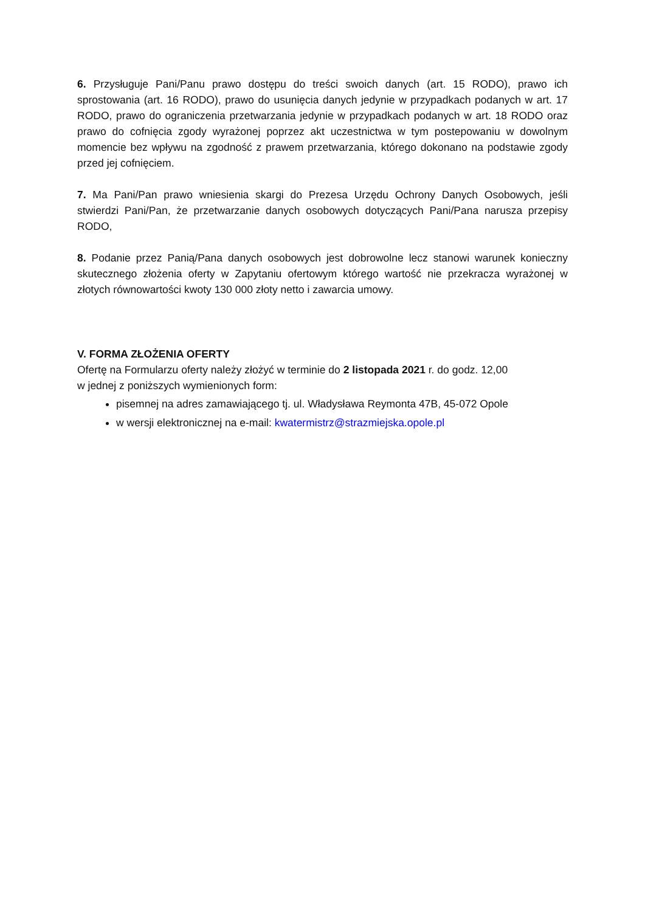6. Przysługuje Pani/Panu prawo dostępu do treści swoich danych (art. 15 RODO), prawo ich sprostowania (art. 16 RODO), prawo do usunięcia danych jedynie w przypadkach podanych w art. 17 RODO, prawo do ograniczenia przetwarzania jedynie w przypadkach podanych w art. 18 RODO oraz prawo do cofnięcia zgody wyrażonej poprzez akt uczestnictwa w tym postepowaniu w dowolnym momencie bez wpływu na zgodność z prawem przetwarzania, którego dokonano na podstawie zgody przed jej cofnięciem.
7. Ma Pani/Pan prawo wniesienia skargi do Prezesa Urzędu Ochrony Danych Osobowych, jeśli stwierdzi Pani/Pan, że przetwarzanie danych osobowych dotyczących Pani/Pana narusza przepisy RODO,
8. Podanie przez Panią/Pana danych osobowych jest dobrowolne lecz stanowi warunek konieczny skutecznego złożenia oferty w Zapytaniu ofertowym którego wartość nie przekracza wyrażonej w złotych równowartości kwoty 130 000 złoty netto i zawarcia umowy.
V. FORMA ZŁOŻENIA OFERTY
Ofertę na Formularzu oferty należy złożyć w terminie do 2 listopada 2021 r. do godz. 12,00
w jednej z poniższych wymienionych form:
pisemnej na adres zamawiającego tj. ul. Władysława Reymonta 47B, 45-072 Opole
w wersji elektronicznej na e-mail: kwatermistrz@strazmiejska.opole.pl